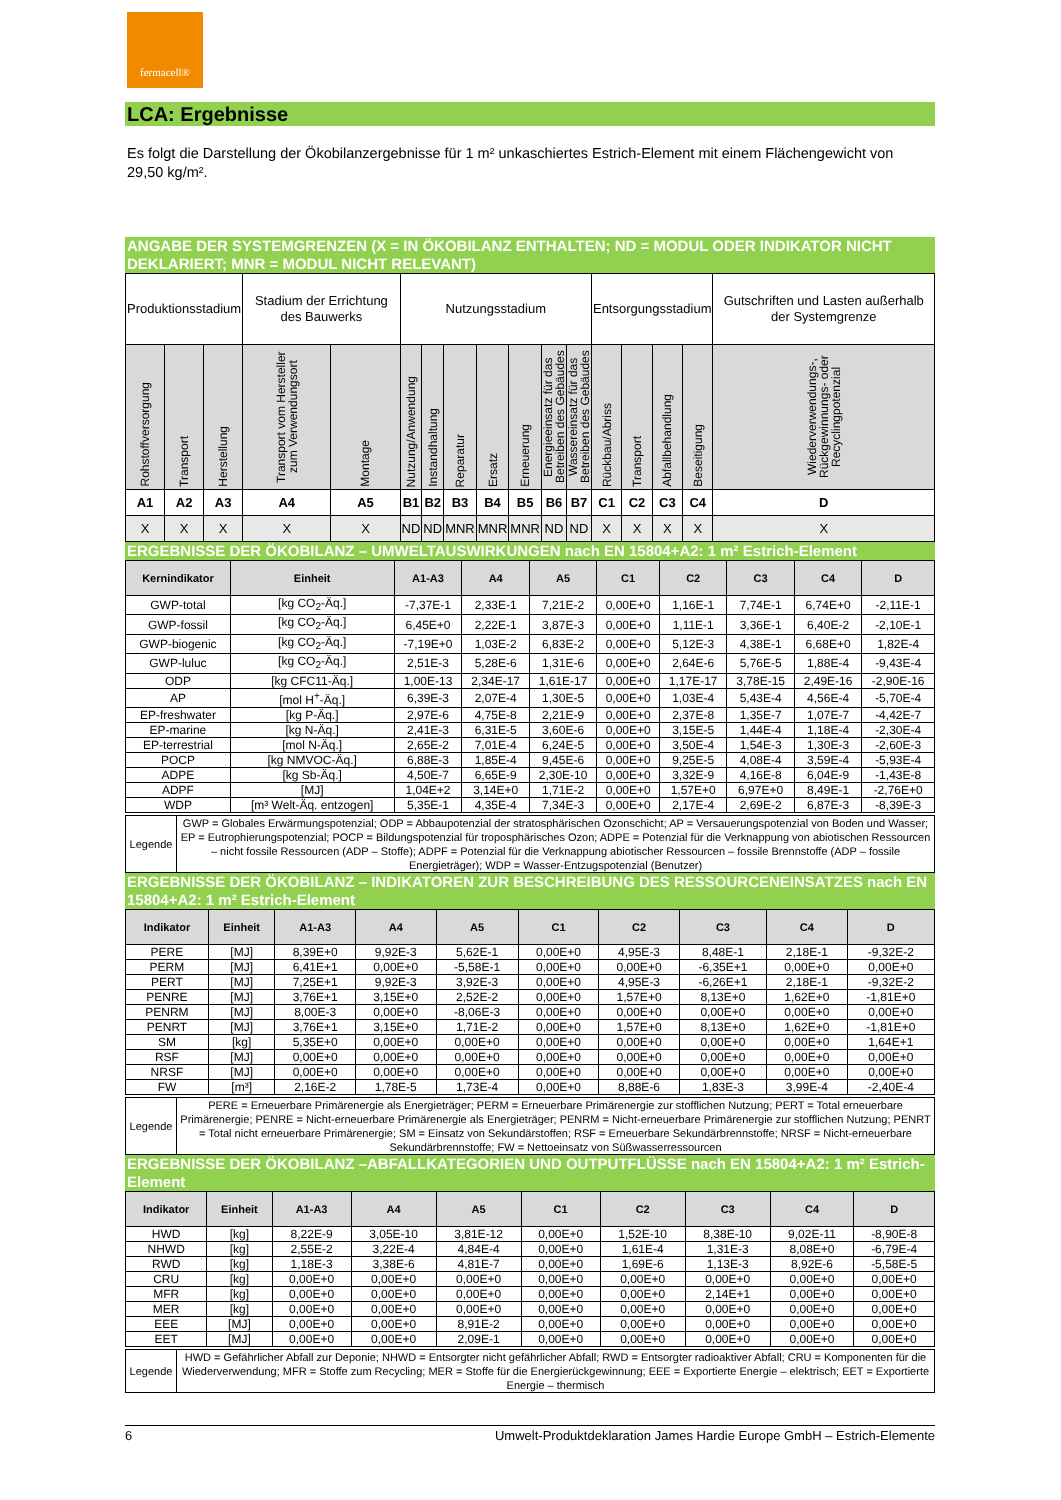fermacell®
LCA: Ergebnisse
Es folgt die Darstellung der Ökobilanzergebnisse für 1 m² unkaschiertes Estrich-Element mit einem Flächengewicht von 29,50 kg/m².
ANGABE DER SYSTEMGRENZEN (X = IN ÖKOBILANZ ENTHALTEN; ND = MODUL ODER INDIKATOR NICHT DEKLARIERT; MNR = MODUL NICHT RELEVANT)
| Produktionsstadium | | | Stadium der Errichtung des Bauwerks | | Nutzungsstadium | | | | | | | Entsorgungsstadium | | | | Gutschriften und Lasten außerhalb der Systemgrenze |
| Rohstoffversorgung | Transport | Herstellung | Transport vom Hersteller zum Verwendungsort | Montage | Nutzung/Anwendung | Instandhaltung | Reparatur | Ersatz | Erneuerung | Energieeinsatz für das Betreiben des Gebäudes | Wassereinsatz für das Betreiben des Gebäudes | Rückbau/Abriss | Transport | Abfallbehandlung | Beseitigung | Wiederverwendungs-, Rückgewinnungs- oder Recyclingpotenzial |
| A1 | A2 | A3 | A4 | A5 | B1 | B2 | B3 | B4 | B5 | B6 | B7 | C1 | C2 | C3 | C4 | D |
| X | X | X | X | X | ND | ND | MNR | MNR | MNR | ND | ND | X | X | X | X | X |
ERGEBNISSE DER ÖKOBILANZ – UMWELTAUSWIRKUNGEN nach EN 15804+A2: 1 m² Estrich-Element
| Kernindikator | Einheit | A1-A3 | A4 | A5 | C1 | C2 | C3 | C4 | D |
| --- | --- | --- | --- | --- | --- | --- | --- | --- | --- |
| GWP-total | [kg CO<sub>2</sub>-Äq.] | -7,37E-1 | 2,33E-1 | 7,21E-2 | 0,00E+0 | 1,16E-1 | 7,74E-1 | 6,74E+0 | -2,11E-1 |
| GWP-fossil | [kg CO<sub>2</sub>-Äq.] | 6,45E+0 | 2,22E-1 | 3,87E-3 | 0,00E+0 | 1,11E-1 | 3,36E-1 | 6,40E-2 | -2,10E-1 |
| GWP-biogenic | [kg CO<sub>2</sub>-Äq.] | -7,19E+0 | 1,03E-2 | 6,83E-2 | 0,00E+0 | 5,12E-3 | 4,38E-1 | 6,68E+0 | 1,82E-4 |
| GWP-luluc | [kg CO<sub>2</sub>-Äq.] | 2,51E-3 | 5,28E-6 | 1,31E-6 | 0,00E+0 | 2,64E-6 | 5,76E-5 | 1,88E-4 | -9,43E-4 |
| ODP | [kg CFC11-Äq.] | 1,00E-13 | 2,34E-17 | 1,61E-17 | 0,00E+0 | 1,17E-17 | 3,78E-15 | 2,49E-16 | -2,90E-16 |
| AP | [mol H<sup>+</sup>-Äq.] | 6,39E-3 | 2,07E-4 | 1,30E-5 | 0,00E+0 | 1,03E-4 | 5,43E-4 | 4,56E-4 | -5,70E-4 |
| EP-freshwater | [kg P-Äq.] | 2,97E-6 | 4,75E-8 | 2,21E-9 | 0,00E+0 | 2,37E-8 | 1,35E-7 | 1,07E-7 | -4,42E-7 |
| EP-marine | [kg N-Äq.] | 2,41E-3 | 6,31E-5 | 3,60E-6 | 0,00E+0 | 3,15E-5 | 1,44E-4 | 1,18E-4 | -2,30E-4 |
| EP-terrestrial | [mol N-Äq.] | 2,65E-2 | 7,01E-4 | 6,24E-5 | 0,00E+0 | 3,50E-4 | 1,54E-3 | 1,30E-3 | -2,60E-3 |
| POCP | [kg NMVOC-Äq.] | 6,88E-3 | 1,85E-4 | 9,45E-6 | 0,00E+0 | 9,25E-5 | 4,08E-4 | 3,59E-4 | -5,93E-4 |
| ADPE | [kg Sb-Äq.] | 4,50E-7 | 6,65E-9 | 2,30E-10 | 0,00E+0 | 3,32E-9 | 4,16E-8 | 6,04E-9 | -1,43E-8 |
| ADPF | [MJ] | 1,04E+2 | 3,14E+0 | 1,71E-2 | 0,00E+0 | 1,57E+0 | 6,97E+0 | 8,49E-1 | -2,76E+0 |
| WDP | [m³ Welt-Äq. entzogen] | 5,35E-1 | 4,35E-4 | 7,34E-3 | 0,00E+0 | 2,17E-4 | 2,69E-2 | 6,87E-3 | -8,39E-3 |
| Legende | GWP = Globales Erwärmungspotenzial; ODP = Abbaupotenzial der stratosphärischen Ozonschicht; AP = Versauerungspotenzial von Boden und Wasser; EP = Eutrophierungspotenzial; POCP = Bildungspotenzial für troposphärisches Ozon; ADPE = Potenzial für die Verknappung von abiotischen Ressourcen – nicht fossile Ressourcen (ADP – Stoffe); ADPF = Potenzial für die Verknappung abiotischer Ressourcen – fossile Brennstoffe (ADP – fossile Energieträger); WDP = Wasser-Entzugspotenzial (Benutzer) |
ERGEBNISSE DER ÖKOBILANZ – INDIKATOREN ZUR BESCHREIBUNG DES RESSOURCENEINSATZES nach EN 15804+A2: 1 m² Estrich-Element
| Indikator | Einheit | A1-A3 | A4 | A5 | C1 | C2 | C3 | C4 | D |
| --- | --- | --- | --- | --- | --- | --- | --- | --- | --- |
| PERE | [MJ] | 8,39E+0 | 9,92E-3 | 5,62E-1 | 0,00E+0 | 4,95E-3 | 8,48E-1 | 2,18E-1 | -9,32E-2 |
| PERM | [MJ] | 6,41E+1 | 0,00E+0 | -5,58E-1 | 0,00E+0 | 0,00E+0 | -6,35E+1 | 0,00E+0 | 0,00E+0 |
| PERT | [MJ] | 7,25E+1 | 9,92E-3 | 3,92E-3 | 0,00E+0 | 4,95E-3 | -6,26E+1 | 2,18E-1 | -9,32E-2 |
| PENRE | [MJ] | 3,76E+1 | 3,15E+0 | 2,52E-2 | 0,00E+0 | 1,57E+0 | 8,13E+0 | 1,62E+0 | -1,81E+0 |
| PENRM | [MJ] | 8,00E-3 | 0,00E+0 | -8,06E-3 | 0,00E+0 | 0,00E+0 | 0,00E+0 | 0,00E+0 | 0,00E+0 |
| PENRT | [MJ] | 3,76E+1 | 3,15E+0 | 1,71E-2 | 0,00E+0 | 1,57E+0 | 8,13E+0 | 1,62E+0 | -1,81E+0 |
| SM | [kg] | 5,35E+0 | 0,00E+0 | 0,00E+0 | 0,00E+0 | 0,00E+0 | 0,00E+0 | 0,00E+0 | 1,64E+1 |
| RSF | [MJ] | 0,00E+0 | 0,00E+0 | 0,00E+0 | 0,00E+0 | 0,00E+0 | 0,00E+0 | 0,00E+0 | 0,00E+0 |
| NRSF | [MJ] | 0,00E+0 | 0,00E+0 | 0,00E+0 | 0,00E+0 | 0,00E+0 | 0,00E+0 | 0,00E+0 | 0,00E+0 |
| FW | [m³] | 2,16E-2 | 1,78E-5 | 1,73E-4 | 0,00E+0 | 8,88E-6 | 1,83E-3 | 3,99E-4 | -2,40E-4 |
| Legende | PERE = Erneuerbare Primärenergie als Energieträger; PERM = Erneuerbare Primärenergie zur stofflichen Nutzung; PERT = Total erneuerbare Primärenergie; PENRE = Nicht-erneuerbare Primärenergie als Energieträger; PENRM = Nicht-erneuerbare Primärenergie zur stofflichen Nutzung; PENRT = Total nicht erneuerbare Primärenergie; SM = Einsatz von Sekundärstoffen; RSF = Erneuerbare Sekundärbrennstoffe; NRSF = Nicht-erneuerbare Sekundärbrennstoffe; FW = Nettoeinsatz von Süßwasserressourcen |
ERGEBNISSE DER ÖKOBILANZ –ABFALLKATEGORIEN UND OUTPUTFLÜSSE nach EN 15804+A2: 1 m² Estrich-Element
| Indikator | Einheit | A1-A3 | A4 | A5 | C1 | C2 | C3 | C4 | D |
| --- | --- | --- | --- | --- | --- | --- | --- | --- | --- |
| HWD | [kg] | 8,22E-9 | 3,05E-10 | 3,81E-12 | 0,00E+0 | 1,52E-10 | 8,38E-10 | 9,02E-11 | -8,90E-8 |
| NHWD | [kg] | 2,55E-2 | 3,22E-4 | 4,84E-4 | 0,00E+0 | 1,61E-4 | 1,31E-3 | 8,08E+0 | -6,79E-4 |
| RWD | [kg] | 1,18E-3 | 3,38E-6 | 4,81E-7 | 0,00E+0 | 1,69E-6 | 1,13E-3 | 8,92E-6 | -5,58E-5 |
| CRU | [kg] | 0,00E+0 | 0,00E+0 | 0,00E+0 | 0,00E+0 | 0,00E+0 | 0,00E+0 | 0,00E+0 | 0,00E+0 |
| MFR | [kg] | 0,00E+0 | 0,00E+0 | 0,00E+0 | 0,00E+0 | 0,00E+0 | 2,14E+1 | 0,00E+0 | 0,00E+0 |
| MER | [kg] | 0,00E+0 | 0,00E+0 | 0,00E+0 | 0,00E+0 | 0,00E+0 | 0,00E+0 | 0,00E+0 | 0,00E+0 |
| EEE | [MJ] | 0,00E+0 | 0,00E+0 | 8,91E-2 | 0,00E+0 | 0,00E+0 | 0,00E+0 | 0,00E+0 | 0,00E+0 |
| EET | [MJ] | 0,00E+0 | 0,00E+0 | 2,09E-1 | 0,00E+0 | 0,00E+0 | 0,00E+0 | 0,00E+0 | 0,00E+0 |
| Legende | HWD = Gefährlicher Abfall zur Deponie; NHWD = Entsorgter nicht gefährlicher Abfall; RWD = Entsorgter radioaktiver Abfall; CRU = Komponenten für die Wiederverwendung; MFR = Stoffe zum Recycling; MER = Stoffe für die Energierückgewinnung; EEE = Exportierte Energie – elektrisch; EET = Exportierte Energie – thermisch |
6 Umwelt-Produktdeklaration James Hardie Europe GmbH – Estrich-Elemente